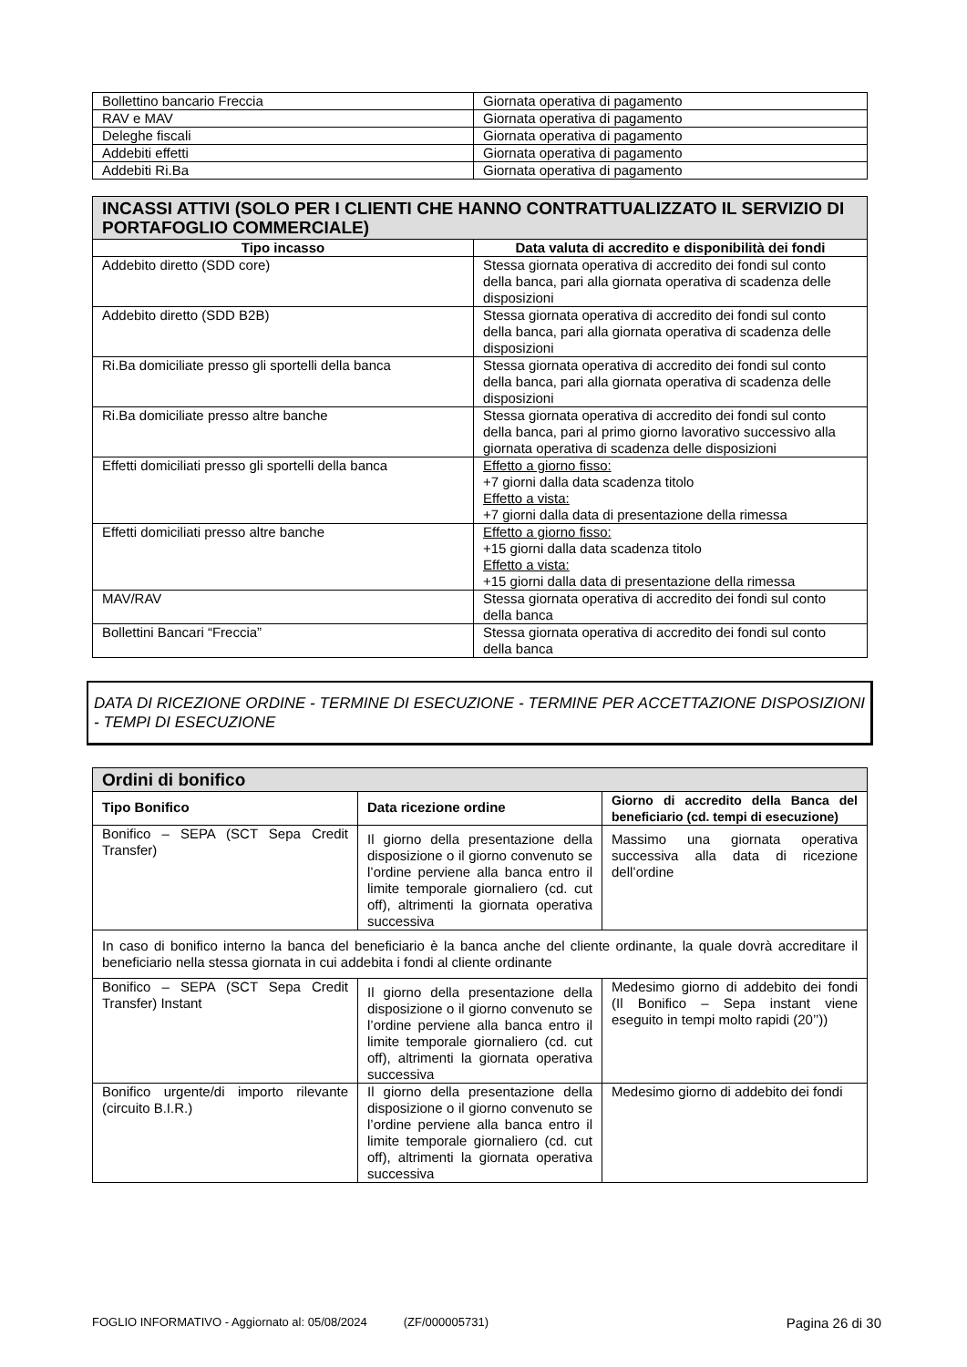| Bollettino bancario Freccia | Giornata operativa di pagamento |
| RAV e MAV | Giornata operativa di pagamento |
| Deleghe fiscali | Giornata operativa di pagamento |
| Addebiti effetti | Giornata operativa di pagamento |
| Addebiti Ri.Ba | Giornata operativa di pagamento |
| INCASSI ATTIVI (SOLO PER I CLIENTI CHE HANNO CONTRATTUALIZZATO IL SERVIZIO DI PORTAFOGLIO COMMERCIALE) | |
| Tipo incasso | Data valuta di accredito e disponibilità dei fondi |
| Addebito diretto (SDD core) | Stessa giornata operativa di accredito dei fondi sul conto della banca, pari alla giornata operativa di scadenza delle disposizioni |
| Addebito diretto (SDD B2B) | Stessa giornata operativa di accredito dei fondi sul conto della banca, pari alla giornata operativa di scadenza delle disposizioni |
| Ri.Ba domiciliate presso gli sportelli della banca | Stessa giornata operativa di accredito dei fondi sul conto della banca, pari alla giornata operativa di scadenza delle disposizioni |
| Ri.Ba domiciliate presso altre banche | Stessa giornata operativa di accredito dei fondi sul conto della banca, pari al primo giorno lavorativo successivo alla giornata operativa di scadenza delle disposizioni |
| Effetti domiciliati presso gli sportelli della banca | Effetto a giorno fisso: +7 giorni dalla data scadenza titolo Effetto a vista: +7 giorni dalla data di presentazione della rimessa |
| Effetti domiciliati presso altre banche | Effetto a giorno fisso: +15 giorni dalla data scadenza titolo Effetto a vista: +15 giorni dalla data di presentazione della rimessa |
| MAV/RAV | Stessa giornata operativa di accredito dei fondi sul conto della banca |
| Bollettini Bancari “Freccia” | Stessa giornata operativa di accredito dei fondi sul conto della banca |
DATA DI RICEZIONE ORDINE - TERMINE DI ESECUZIONE - TERMINE PER ACCETTAZIONE DISPOSIZIONI - TEMPI DI ESECUZIONE
| Ordini di bonifico | | |
| Tipo Bonifico | Data ricezione ordine | Giorno di accredito della Banca del beneficiario (cd. tempi di esecuzione) |
| Bonifico – SEPA (SCT Sepa Credit Transfer) | Il giorno della presentazione della disposizione o il giorno convenuto se l’ordine perviene alla banca entro il limite temporale giornaliero (cd. cut off), altrimenti la giornata operativa successiva | Massimo una giornata operativa successiva alla data di ricezione dell’ordine |
| In caso di bonifico interno la banca del beneficiario è la banca anche del cliente ordinante, la quale dovrà accreditare il beneficiario nella stessa giornata in cui addebita i fondi al cliente ordinante | | |
| Bonifico – SEPA (SCT Sepa Credit Transfer) Instant | Il giorno della presentazione della disposizione o il giorno convenuto se l’ordine perviene alla banca entro il limite temporale giornaliero (cd. cut off), altrimenti la giornata operativa successiva | Medesimo giorno di addebito dei fondi (Il Bonifico – Sepa instant viene eseguito in tempi molto rapidi (20’’)) |
| Bonifico urgente/di importo rilevante (circuito B.I.R.) | Il giorno della presentazione della disposizione o il giorno convenuto se l’ordine perviene alla banca entro il limite temporale giornaliero (cd. cut off), altrimenti la giornata operativa successiva | Medesimo giorno di addebito dei fondi |
FOGLIO INFORMATIVO - Aggiornato al: 05/08/2024 (ZF/000005731) Pagina 26 di 30